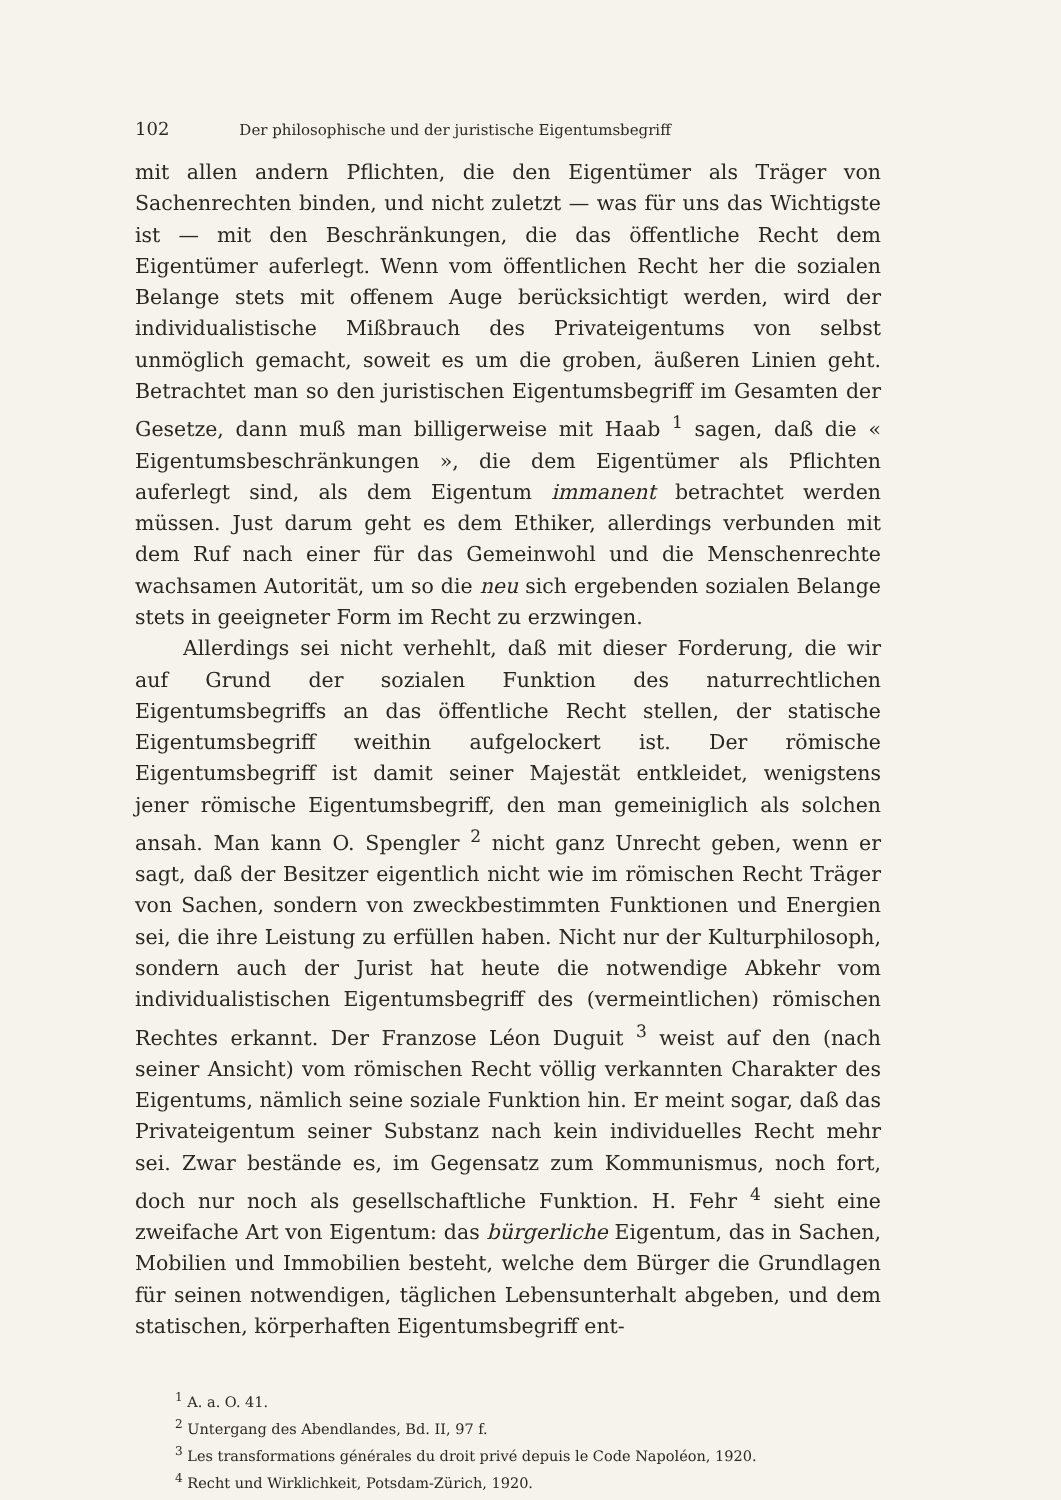102 Der philosophische und der juristische Eigentumsbegriff
mit allen andern Pflichten, die den Eigentümer als Träger von Sachenrechten binden, und nicht zuletzt — was für uns das Wichtigste ist — mit den Beschränkungen, die das öffentliche Recht dem Eigentümer auferlegt. Wenn vom öffentlichen Recht her die sozialen Belange stets mit offenem Auge berücksichtigt werden, wird der individualistische Mißbrauch des Privateigentums von selbst unmöglich gemacht, soweit es um die groben, äußeren Linien geht. Betrachtet man so den juristischen Eigentumsbegriff im Gesamten der Gesetze, dann muß man billigerweise mit Haab <sup>1</sup> sagen, daß die « Eigentumsbeschränkungen », die dem Eigentümer als Pflichten auferlegt sind, als dem Eigentum immanent betrachtet werden müssen. Just darum geht es dem Ethiker, allerdings verbunden mit dem Ruf nach einer für das Gemeinwohl und die Menschenrechte wachsamen Autorität, um so die neu sich ergebenden sozialen Belange stets in geeigneter Form im Recht zu erzwingen.
Allerdings sei nicht verhehlt, daß mit dieser Forderung, die wir auf Grund der sozialen Funktion des naturrechtlichen Eigentumsbegriffs an das öffentliche Recht stellen, der statische Eigentumsbegriff weithin aufgelockert ist. Der römische Eigentumsbegriff ist damit seiner Majestät entkleidet, wenigstens jener römische Eigentumsbegriff, den man gemeiniglich als solchen ansah. Man kann O. Spengler <sup>2</sup> nicht ganz Unrecht geben, wenn er sagt, daß der Besitzer eigentlich nicht wie im römischen Recht Träger von Sachen, sondern von zweckbestimmten Funktionen und Energien sei, die ihre Leistung zu erfüllen haben. Nicht nur der Kulturphilosoph, sondern auch der Jurist hat heute die notwendige Abkehr vom individualistischen Eigentumsbegriff des (vermeintlichen) römischen Rechtes erkannt. Der Franzose Léon Duguit <sup>3</sup> weist auf den (nach seiner Ansicht) vom römischen Recht völlig verkannten Charakter des Eigentums, nämlich seine soziale Funktion hin. Er meint sogar, daß das Privateigentum seiner Substanz nach kein individuelles Recht mehr sei. Zwar bestände es, im Gegensatz zum Kommunismus, noch fort, doch nur noch als gesellschaftliche Funktion. H. Fehr <sup>4</sup> sieht eine zweifache Art von Eigentum: das bürgerliche Eigentum, das in Sachen, Mobilien und Immobilien besteht, welche dem Bürger die Grundlagen für seinen notwendigen, täglichen Lebensunterhalt abgeben, und dem statischen, körperhaften Eigentumsbegriff ent-
<sup>1</sup> A. a. O. 41.
<sup>2</sup> Untergang des Abendlandes, Bd. II, 97 f.
<sup>3</sup> Les transformations générales du droit privé depuis le Code Napoléon, 1920.
<sup>4</sup> Recht und Wirklichkeit, Potsdam-Zürich, 1920.